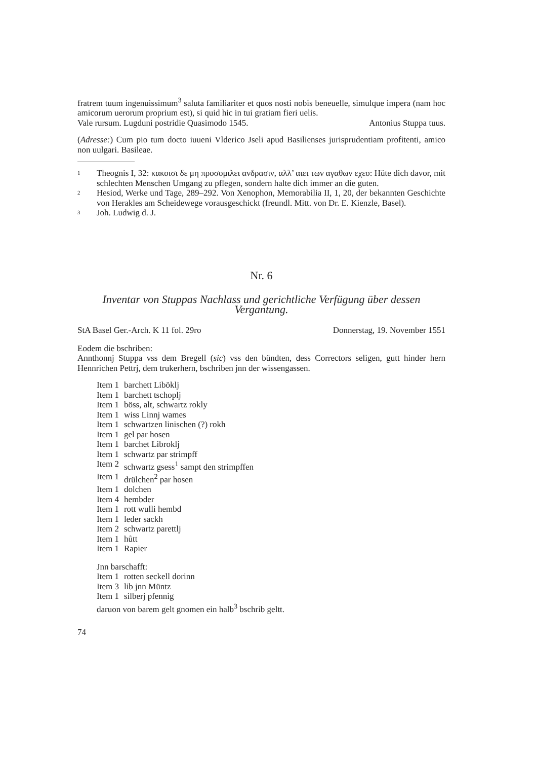fratrem tuum ingenuissimum<sup>3</sup> saluta familiariter et quos nosti nobis beneuelle, simulque impera (nam hoc amicorum uerorum proprium est), si quid hic in tui gratiam fieri uelis.
Vale rursum. Lugduni postridie Quasimodo 1545. Antonius Stuppa tuus.
(Adresse:) Cum pio tum docto iuueni Vlderico Jseli apud Basilienses jurisprudentiam profitenti, amico non uulgari. Basileae.
1 Theognis I, 32: κακοισι δε μη προσομιλει ανδρασιν, αλλ’ αιει των αγαθων εχεο: Hüte dich davor, mit schlechten Menschen Umgang zu pflegen, sondern halte dich immer an die guten.
2 Hesiod, Werke und Tage, 289–292. Von Xenophon, Memorabilia II, 1, 20, der bekannten Geschichte von Herakles am Scheidewege vorausgeschickt (freundl. Mitt. von Dr. E. Kienzle, Basel).
3 Joh. Ludwig d. J.
Nr. 6
Inventar von Stuppas Nachlass und gerichtliche Verfügung über dessen Vergantung.
StA Basel Ger.-Arch. K 11 fol. 29ro Donnerstag, 19. November 1551
Eodem die bschriben:
Annthonnj Stuppa vss dem Bregell (sic) vss den bündten, dess Correctors seligen, gutt hinder hern Hennrichen Pettrj, dem trukerhern, bschriben jnn der wissengassen.
| Item 1 | barchett Liböklj |
| Item 1 | barchett tschoplj |
| Item 1 | böss, alt, schwartz rokly |
| Item 1 | wiss Linnj wames |
| Item 1 | schwartzen linischen (?) rokh |
| Item 1 | gel par hosen |
| Item 1 | barchet Libroklj |
| Item 1 | schwartz par strimpff |
| Item 2 | schwartz gsess<sup>1</sup> sampt den strimpffen |
| Item 1 | drülchen<sup>2</sup> par hosen |
| Item 1 | dolchen |
| Item 4 | hembder |
| Item 1 | rott wulli hembd |
| Item 1 | leder sackh |
| Item 2 | schwartz parettlj |
| Item 1 | hůtt |
| Item 1 | Rapier |
Jnn barschafft:
| Item 1 | rotten seckell dorinn |
| Item 3 | lib jnn Müntz |
| Item 1 | silberj pfennig |
daruon von barem gelt gnomen ein halb<sup>3</sup> bschrib geltt.
74